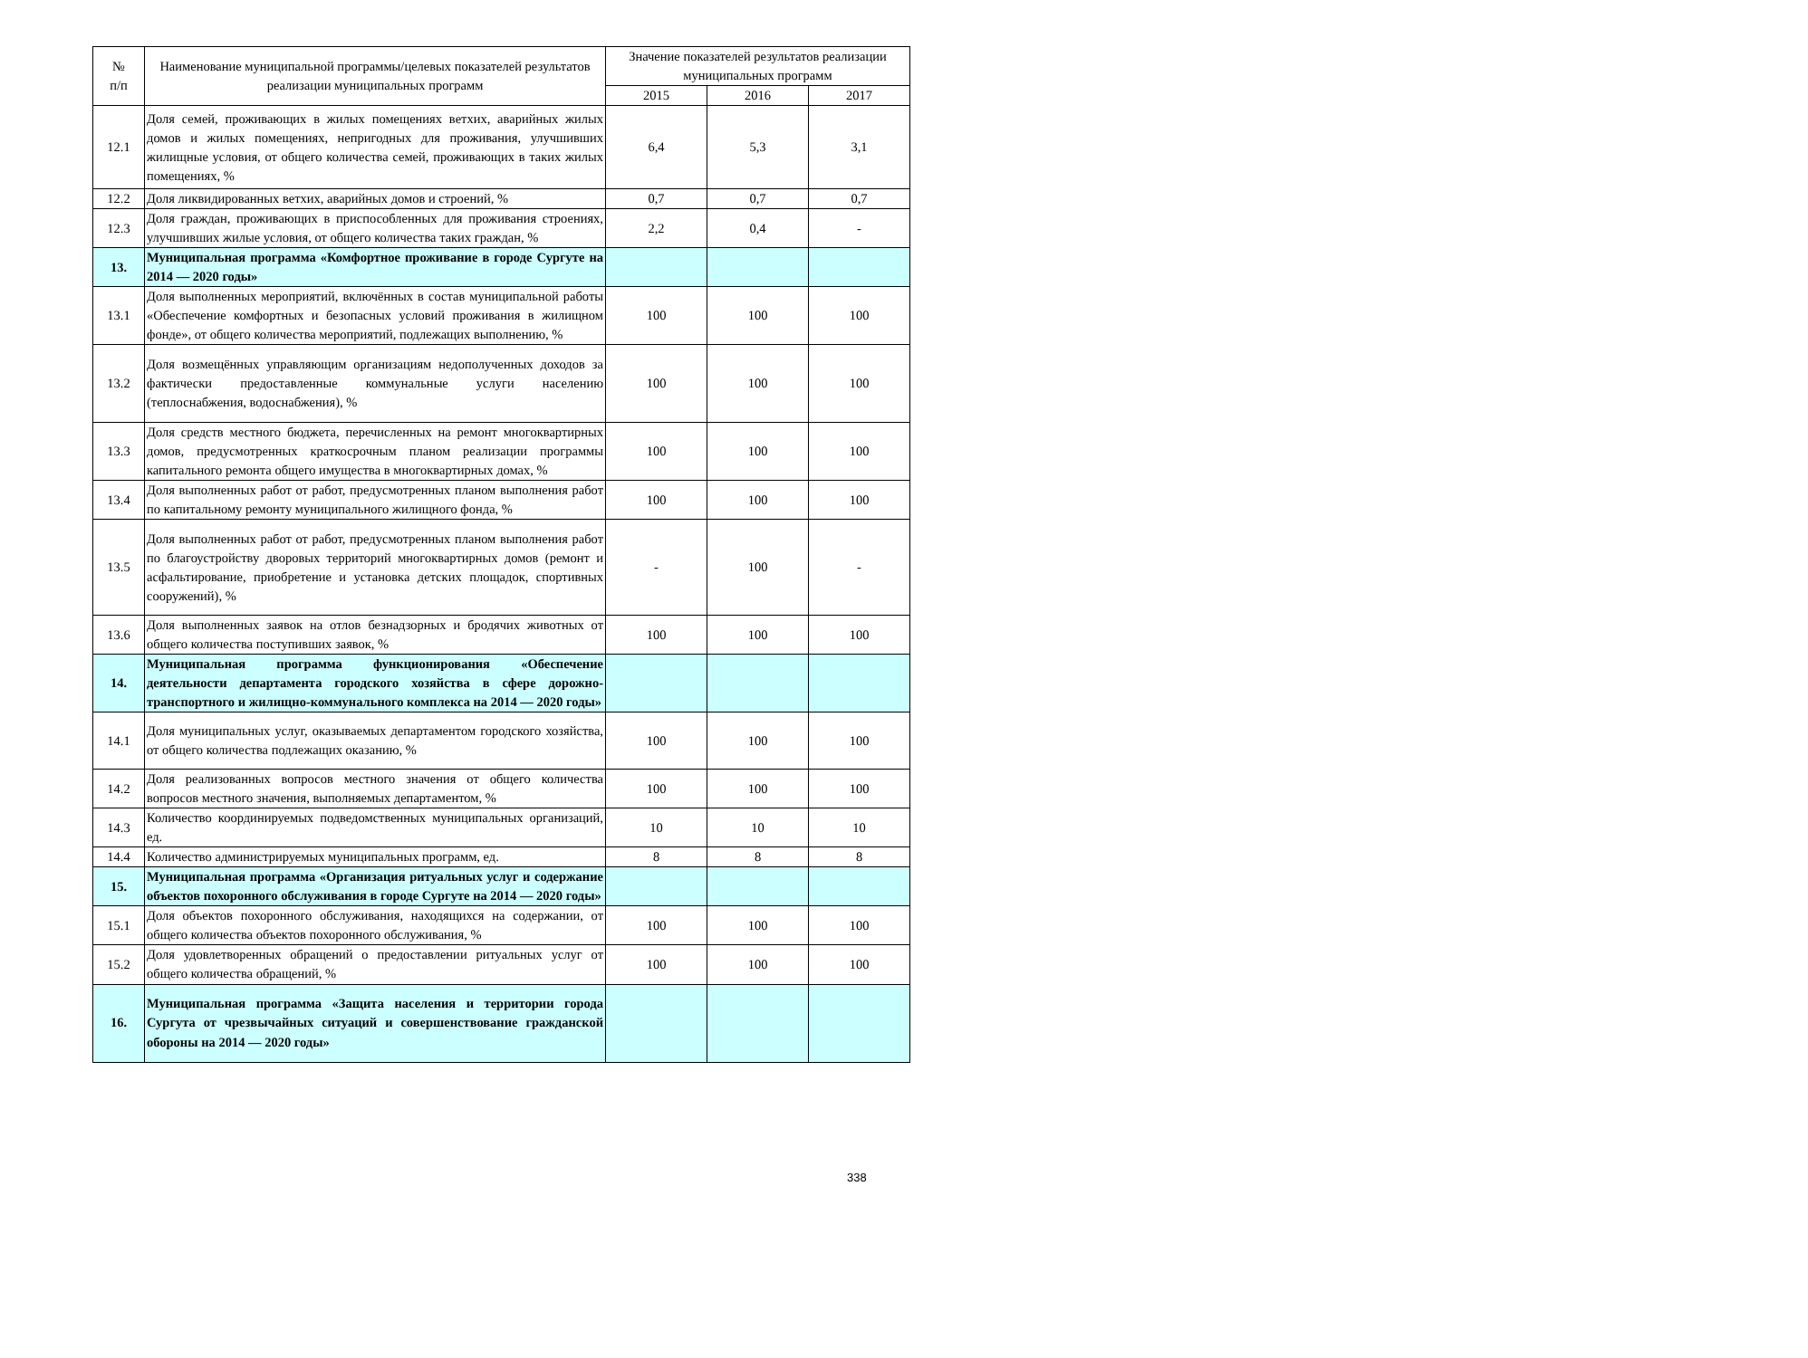| № п/п | Наименование муниципальной программы/целевых показателей результатов реализации муниципальных программ | Значение показателей результатов реализации муниципальных программ | | |
| --- | --- | --- | --- | --- |
| | | 2015 | 2016 | 2017 |
| 12.1 | Доля семей, проживающих в жилых помещениях ветхих, аварийных жилых домов и жилых помещениях, непригодных для проживания, улучшивших жилищные условия, от общего количества семей, проживающих в таких жилых помещениях, % | 6,4 | 5,3 | 3,1 |
| 12.2 | Доля ликвидированных ветхих, аварийных домов и строений, % | 0,7 | 0,7 | 0,7 |
| 12.3 | Доля граждан, проживающих в приспособленных для проживания строениях, улучшивших жилые условия, от общего количества таких граждан, % | 2,2 | 0,4 | - |
| 13. | Муниципальная программа «Комфортное проживание в городе Сургуте на 2014 — 2020 годы» | | | |
| 13.1 | Доля выполненных мероприятий, включённых в состав муниципальной работы «Обеспечение комфортных и безопасных условий проживания в жилищном фонде», от общего количества мероприятий, подлежащих выполнению, % | 100 | 100 | 100 |
| 13.2 | Доля возмещённых управляющим организациям недополученных доходов за фактически предоставленные коммунальные услуги населению (теплоснабжения, водоснабжения), % | 100 | 100 | 100 |
| 13.3 | Доля средств местного бюджета, перечисленных на ремонт многоквартирных домов, предусмотренных краткосрочным планом реализации программы капитального ремонта общего имущества в многоквартирных домах, % | 100 | 100 | 100 |
| 13.4 | Доля выполненных работ от работ, предусмотренных планом выполнения работ по капитальному ремонту муниципального жилищного фонда, % | 100 | 100 | 100 |
| 13.5 | Доля выполненных работ от работ, предусмотренных планом выполнения работ по благоустройству дворовых территорий многоквартирных домов (ремонт и асфальтирование, приобретение и установка детских площадок, спортивных сооружений), % | - | 100 | - |
| 13.6 | Доля выполненных заявок на отлов безнадзорных и бродячих животных от общего количества поступивших заявок, % | 100 | 100 | 100 |
| 14. | Муниципальная программа функционирования «Обеспечение деятельности департамента городского хозяйства в сфере дорожно-транспортного и жилищно-коммунального комплекса на 2014 — 2020 годы» | | | |
| 14.1 | Доля муниципальных услуг, оказываемых департаментом городского хозяйства, от общего количества подлежащих оказанию, % | 100 | 100 | 100 |
| 14.2 | Доля реализованных вопросов местного значения от общего количества вопросов местного значения, выполняемых департаментом, % | 100 | 100 | 100 |
| 14.3 | Количество координируемых подведомственных муниципальных организаций, ед. | 10 | 10 | 10 |
| 14.4 | Количество администрируемых муниципальных программ, ед. | 8 | 8 | 8 |
| 15. | Муниципальная программа «Организация ритуальных услуг и содержание объектов похоронного обслуживания в городе Сургуте на 2014 — 2020 годы» | | | |
| 15.1 | Доля объектов похоронного обслуживания, находящихся на содержании, от общего количества объектов похоронного обслуживания, % | 100 | 100 | 100 |
| 15.2 | Доля удовлетворенных обращений о предоставлении ритуальных услуг от общего количества обращений, % | 100 | 100 | 100 |
| 16. | Муниципальная программа «Защита населения и территории города Сургута от чрезвычайных ситуаций и совершенствование гражданской обороны на 2014 — 2020 годы» | | | |
338